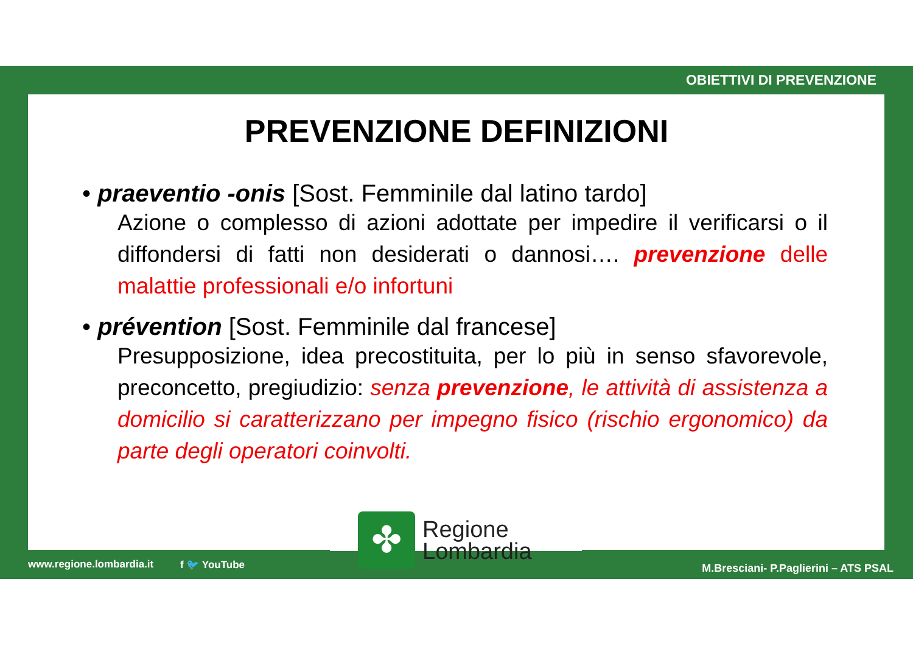OBIETTIVI DI PREVENZIONE
PREVENZIONE DEFINIZIONI
• praeventio -onis [Sost. Femminile dal latino tardo]
Azione o complesso di azioni adottate per impedire il verificarsi o il diffondersi di fatti non desiderati o dannosi…. prevenzione delle malattie professionali e/o infortuni
• prévention [Sost. Femminile dal francese]
Presupposizione, idea precostituita, per lo più in senso sfavorevole, preconcetto, pregiudizio: senza prevenzione, le attività di assistenza a domicilio si caratterizzano per impegno fisico (rischio ergonomico) da parte degli operatori coinvolti.
www.regione.lombardia.it f 🐦 YouTube M.Bresciani- P.Paglierini – ATS PSAL
✤
Regione
Lombardia